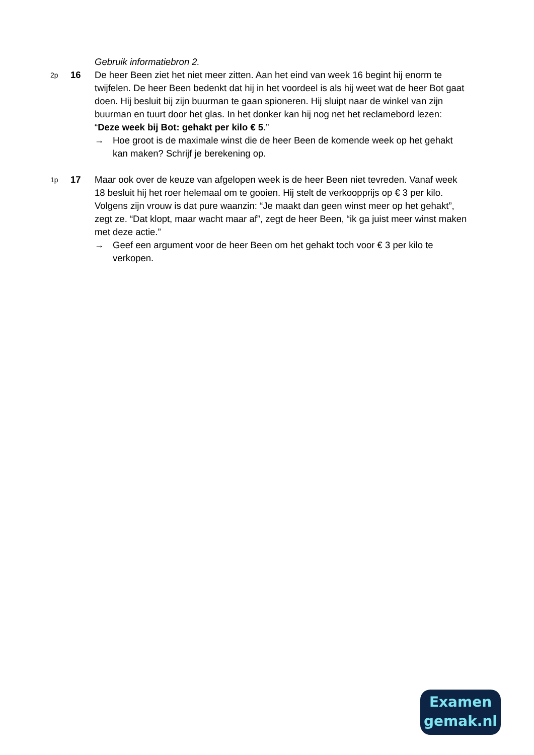Gebruik informatiebron 2.
2p
16 De heer Been ziet het niet meer zitten. Aan het eind van week 16 begint hij enorm te twijfelen. De heer Been bedenkt dat hij in het voordeel is als hij weet wat de heer Bot gaat doen. Hij besluit bij zijn buurman te gaan spioneren. Hij sluipt naar de winkel van zijn buurman en tuurt door het glas. In het donker kan hij nog net het reclamebord lezen: “Deze week bij Bot: gehakt per kilo € 5.”
→ Hoe groot is de maximale winst die de heer Been de komende week op het gehakt kan maken? Schrijf je berekening op.
1p
17 Maar ook over de keuze van afgelopen week is de heer Been niet tevreden. Vanaf week 18 besluit hij het roer helemaal om te gooien. Hij stelt de verkoopprijs op € 3 per kilo. Volgens zijn vrouw is dat pure waanzin: “Je maakt dan geen winst meer op het gehakt”, zegt ze. “Dat klopt, maar wacht maar af”, zegt de heer Been, “ik ga juist meer winst maken met deze actie.”
→ Geef een argument voor de heer Been om het gehakt toch voor € 3 per kilo te verkopen.
Examen
gemak.nl